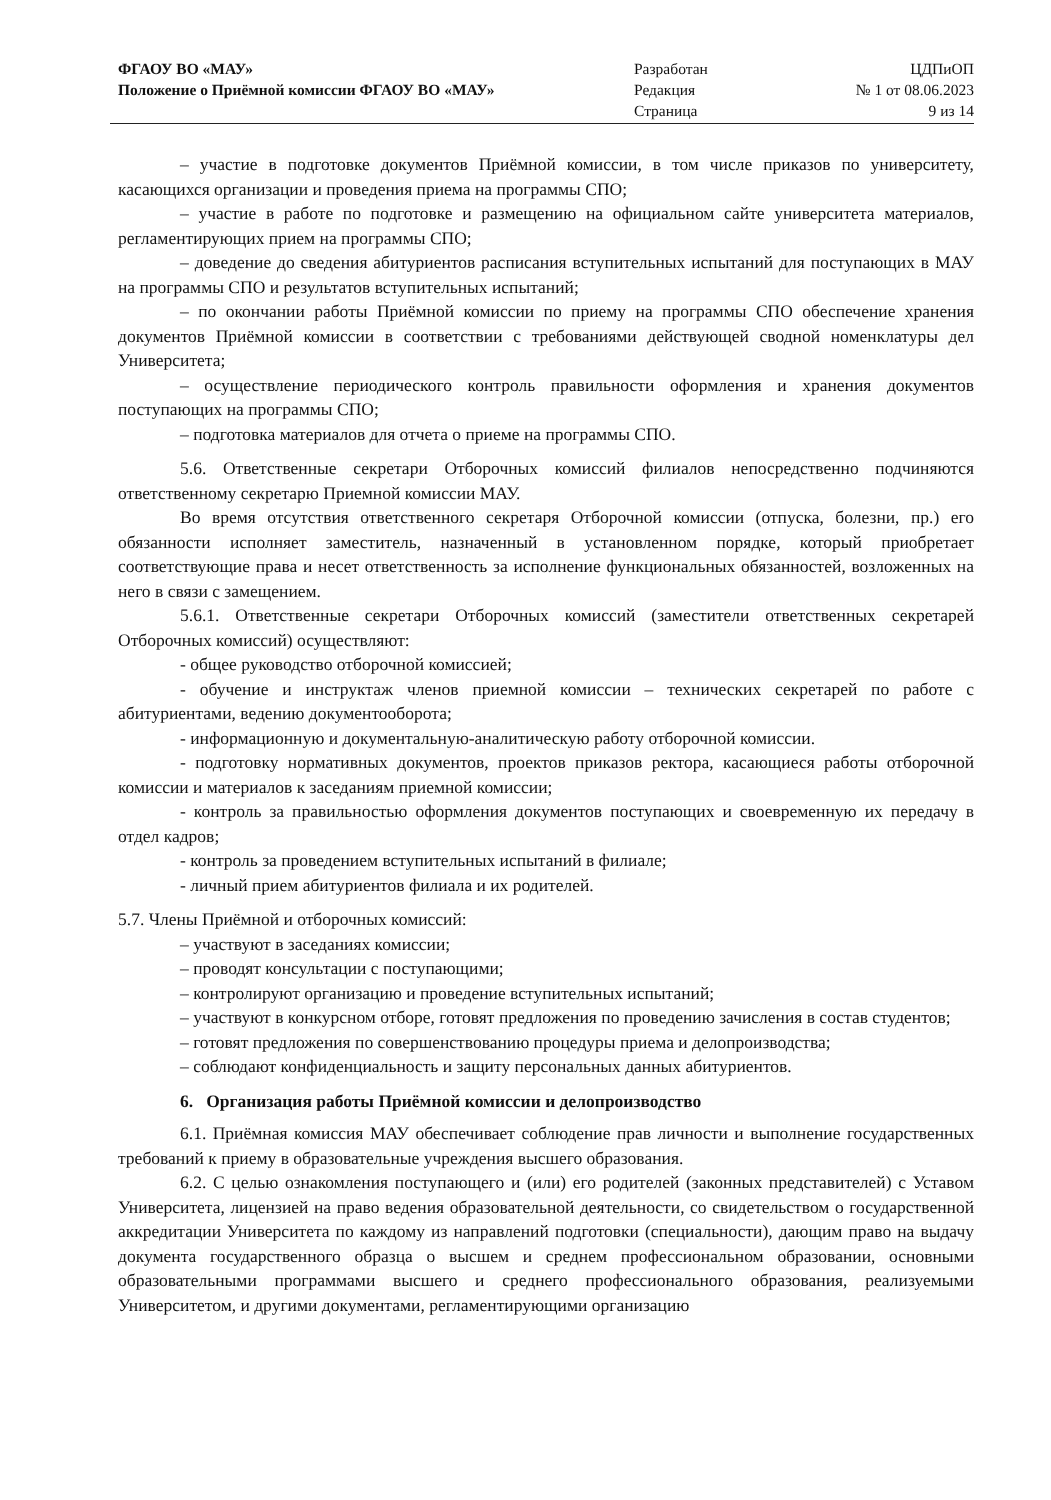ФГАОУ ВО «МАУ»
Положение о Приёмной комиссии ФГАОУ ВО «МАУ»
Разработан
Редакция
Страница
ЦДПиОП
№ 1 от 08.06.2023
9 из 14
– участие в подготовке документов Приёмной комиссии, в том числе приказов по университету, касающихся организации и проведения приема на программы СПО;
– участие в работе по подготовке и размещению на официальном сайте университета материалов, регламентирующих прием на программы СПО;
– доведение до сведения абитуриентов расписания вступительных испытаний для поступающих в МАУ на программы СПО и результатов вступительных испытаний;
– по окончании работы Приёмной комиссии по приему на программы СПО обеспечение хранения документов Приёмной комиссии в соответствии с требованиями действующей сводной номенклатуры дел Университета;
– осуществление периодического контроль правильности оформления и хранения документов поступающих на программы СПО;
– подготовка материалов для отчета о приеме на программы СПО.
5.6. Ответственные секретари Отборочных комиссий филиалов непосредственно подчиняются ответственному секретарю Приемной комиссии МАУ.
Во время отсутствия ответственного секретаря Отборочной комиссии (отпуска, болезни, пр.) его обязанности исполняет заместитель, назначенный в установленном порядке, который приобретает соответствующие права и несет ответственность за исполнение функциональных обязанностей, возложенных на него в связи с замещением.
5.6.1. Ответственные секретари Отборочных комиссий (заместители ответственных секретарей Отборочных комиссий) осуществляют:
- общее руководство отборочной комиссией;
- обучение и инструктаж членов приемной комиссии – технических секретарей по работе с абитуриентами, ведению документооборота;
- информационную и документальную-аналитическую работу отборочной комиссии.
- подготовку нормативных документов, проектов приказов ректора, касающиеся работы отборочной комиссии и материалов к заседаниям приемной комиссии;
- контроль за правильностью оформления документов поступающих и своевременную их передачу в отдел кадров;
- контроль за проведением вступительных испытаний в филиале;
- личный прием абитуриентов филиала и их родителей.
5.7. Члены Приёмной и отборочных комиссий:
– участвуют в заседаниях комиссии;
– проводят консультации с поступающими;
– контролируют организацию и проведение вступительных испытаний;
– участвуют в конкурсном отборе, готовят предложения по проведению зачисления в состав студентов;
– готовят предложения по совершенствованию процедуры приема и делопроизводства;
– соблюдают конфиденциальность и защиту персональных данных абитуриентов.
6. Организация работы Приёмной комиссии и делопроизводство
6.1. Приёмная комиссия МАУ обеспечивает соблюдение прав личности и выполнение государственных требований к приему в образовательные учреждения высшего образования.
6.2. С целью ознакомления поступающего и (или) его родителей (законных представителей) с Уставом Университета, лицензией на право ведения образовательной деятельности, со свидетельством о государственной аккредитации Университета по каждому из направлений подготовки (специальности), дающим право на выдачу документа государственного образца о высшем и среднем профессиональном образовании, основными образовательными программами высшего и среднего профессионального образования, реализуемыми Университетом, и другими документами, регламентирующими организацию